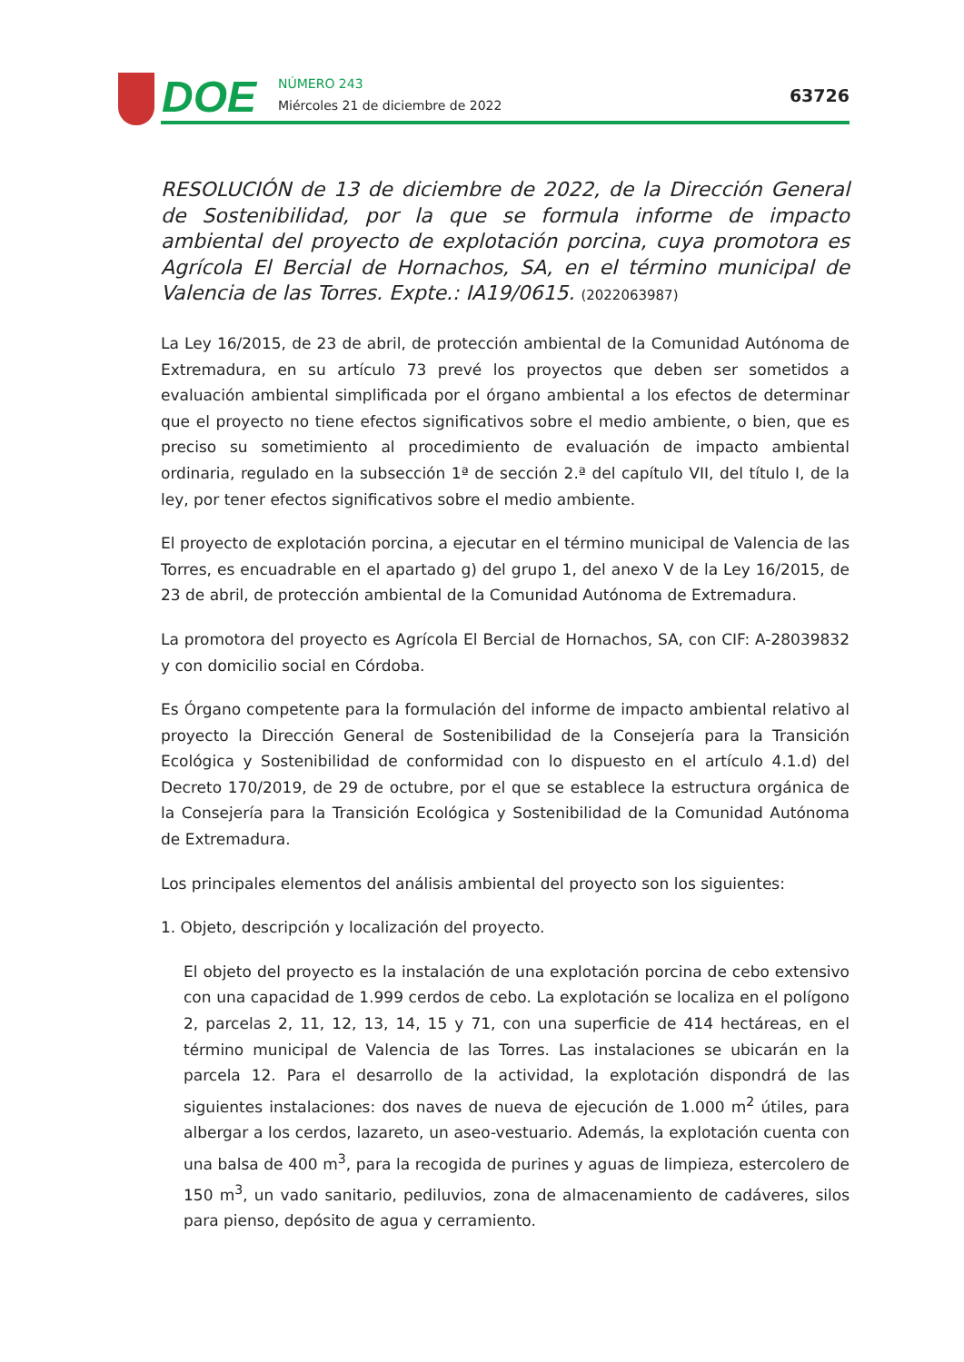DOE
NÚMERO 243
Miércoles 21 de diciembre de 2022
63726
RESOLUCIÓN de 13 de diciembre de 2022, de la Dirección General de Sostenibilidad, por la que se formula informe de impacto ambiental del proyecto de explotación porcina, cuya promotora es Agrícola El Bercial de Hornachos, SA, en el término municipal de Valencia de las Torres. Expte.: IA19/0615. (2022063987)
La Ley 16/2015, de 23 de abril, de protección ambiental de la Comunidad Autónoma de Extremadura, en su artículo 73 prevé los proyectos que deben ser sometidos a evaluación ambiental simplificada por el órgano ambiental a los efectos de determinar que el proyecto no tiene efectos significativos sobre el medio ambiente, o bien, que es preciso su sometimiento al procedimiento de evaluación de impacto ambiental ordinaria, regulado en la subsección 1ª de sección 2.ª del capítulo VII, del título I, de la ley, por tener efectos significativos sobre el medio ambiente.
El proyecto de explotación porcina, a ejecutar en el término municipal de Valencia de las Torres, es encuadrable en el apartado g) del grupo 1, del anexo V de la Ley 16/2015, de 23 de abril, de protección ambiental de la Comunidad Autónoma de Extremadura.
La promotora del proyecto es Agrícola El Bercial de Hornachos, SA, con CIF: A-28039832 y con domicilio social en Córdoba.
Es Órgano competente para la formulación del informe de impacto ambiental relativo al proyecto la Dirección General de Sostenibilidad de la Consejería para la Transición Ecológica y Sostenibilidad de conformidad con lo dispuesto en el artículo 4.1.d) del Decreto 170/2019, de 29 de octubre, por el que se establece la estructura orgánica de la Consejería para la Transición Ecológica y Sostenibilidad de la Comunidad Autónoma de Extremadura.
Los principales elementos del análisis ambiental del proyecto son los siguientes:
1. Objeto, descripción y localización del proyecto.
El objeto del proyecto es la instalación de una explotación porcina de cebo extensivo con una capacidad de 1.999 cerdos de cebo. La explotación se localiza en el polígono 2, parcelas 2, 11, 12, 13, 14, 15 y 71, con una superficie de 414 hectáreas, en el término municipal de Valencia de las Torres. Las instalaciones se ubicarán en la parcela 12. Para el desarrollo de la actividad, la explotación dispondrá de las siguientes instalaciones: dos naves de nueva de ejecución de 1.000 m<sup>2</sup> útiles, para albergar a los cerdos, lazareto, un aseo-vestuario. Además, la explotación cuenta con una balsa de 400 m<sup>3</sup>, para la recogida de purines y aguas de limpieza, estercolero de 150 m<sup>3</sup>, un vado sanitario, pediluvios, zona de almacenamiento de cadáveres, silos para pienso, depósito de agua y cerramiento.